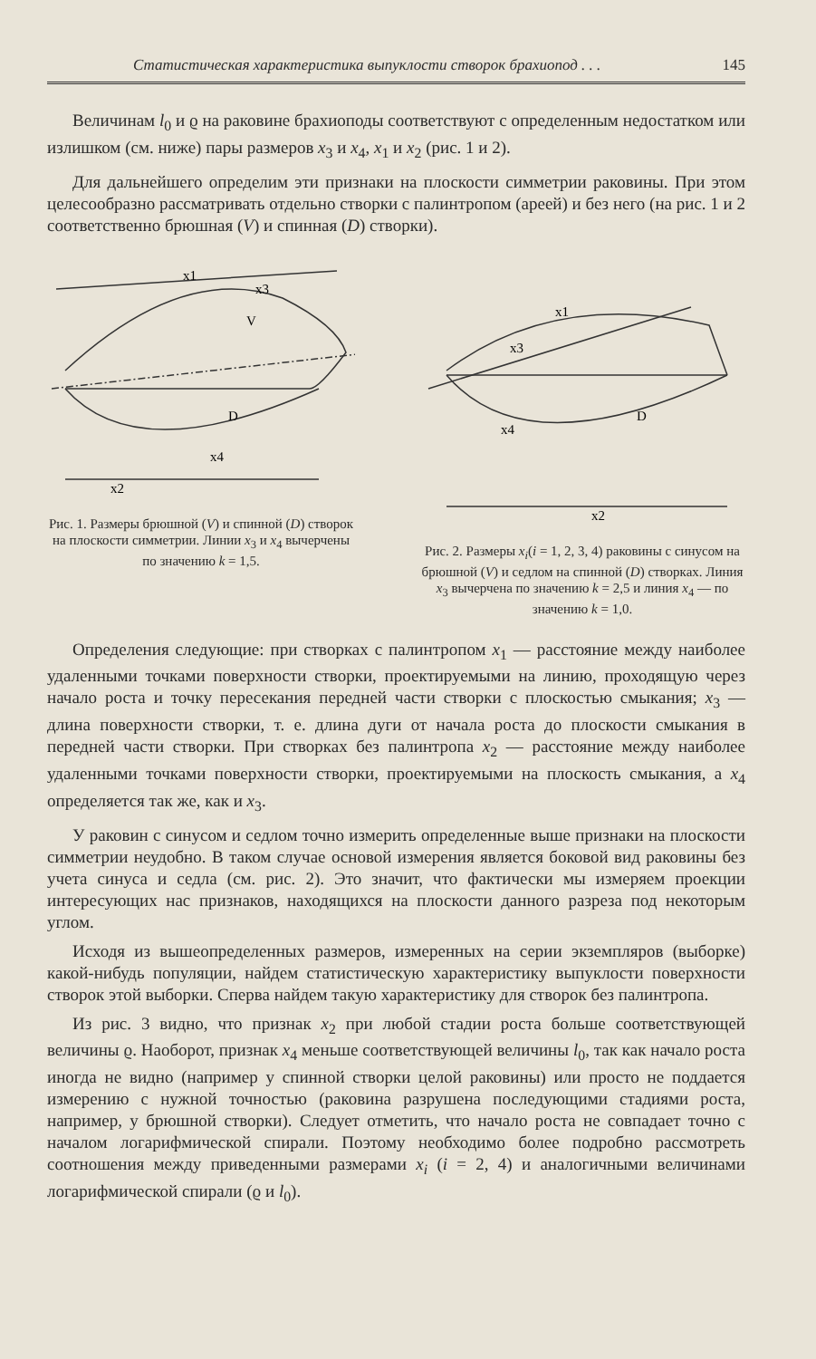Статистическая характеристика выпуклости створок брахиопод . . . 145
Величинам l<sub>0</sub> и ϱ на раковине брахиоподы соответствуют с определенным недостатком или излишком (см. ниже) пары размеров x<sub>3</sub> и x<sub>4</sub>, x<sub>1</sub> и x<sub>2</sub> (рис. 1 и 2).
Для дальнейшего определим эти признаки на плоскости симметрии раковины. При этом целесообразно рассматривать отдельно створки с палинтропом (ареей) и без него (на рис. 1 и 2 соответственно брюшная (V) и спинная (D) створки).
x1
x3
V
D
x4
x2
Рис. 1. Размеры брюшной (V) и спинной (D) створок на плоскости симметрии. Линии x<sub>3</sub> и x<sub>4</sub> вычерчены по значению k = 1,5.
x1
x3
D
x4
x2
Рис. 2. Размеры x<sub>i</sub>(i = 1, 2, 3, 4) раковины с синусом на брюшной (V) и седлом на спинной (D) створках. Линия x<sub>3</sub> вычерчена по значению k = 2,5 и линия x<sub>4</sub> — по значению k = 1,0.
Определения следующие: при створках с палинтропом x<sub>1</sub> — расстояние между наиболее удаленными точками поверхности створки, проектируемыми на линию, проходящую через начало роста и точку пересекания передней части створки с плоскостью смыкания; x<sub>3</sub> — длина поверхности створки, т. е. длина дуги от начала роста до плоскости смыкания в передней части створки. При створках без палинтропа x<sub>2</sub> — расстояние между наиболее удаленными точками поверхности створки, проектируемыми на плоскость смыкания, а x<sub>4</sub> определяется так же, как и x<sub>3</sub>.
У раковин с синусом и седлом точно измерить определенные выше признаки на плоскости симметрии неудобно. В таком случае основой измерения является боковой вид раковины без учета синуса и седла (см. рис. 2). Это значит, что фактически мы измеряем проекции интересующих нас признаков, находящихся на плоскости данного разреза под некоторым углом.
Исходя из вышеопределенных размеров, измеренных на серии экземпляров (выборке) какой-нибудь популяции, найдем статистическую характеристику выпуклости поверхности створок этой выборки. Сперва найдем такую характеристику для створок без палинтропа.
Из рис. 3 видно, что признак x<sub>2</sub> при любой стадии роста больше соответствующей величины ϱ. Наоборот, признак x<sub>4</sub> меньше соответствующей величины l<sub>0</sub>, так как начало роста иногда не видно (например у спинной створки целой раковины) или просто не поддается измерению с нужной точностью (раковина разрушена последующими стадиями роста, например, у брюшной створки). Следует отметить, что начало роста не совпадает точно с началом логарифмической спирали. Поэтому необходимо более подробно рассмотреть соотношения между приведенными размерами x<sub>i</sub> (i = 2, 4) и аналогичными величинами логарифмической спирали (ϱ и l<sub>0</sub>).